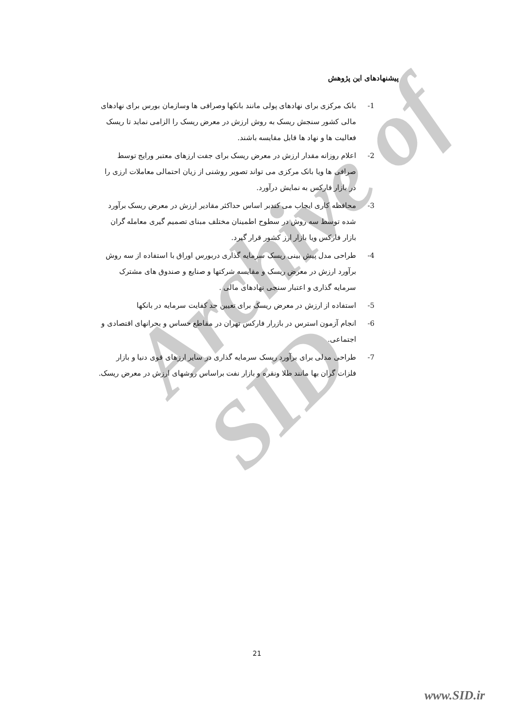Archive of SID
پیشنهادهای این پژوهش
1- بانک مرکزی برای نهادهای پولی مانند بانکها وصرافی ها وسازمان بورس برای نهادهای مالی کشور سنجش ریسک به روش ارزش در معرض ریسک را الزامی نماید تا ریسک فعالیت ها و نهاد ها قابل مقایسه باشند.
2- اعلام روزانه مقدار ارزش در معرض ریسک برای جفت ارزهای معتبر ورایج توسط صرافی ها ویا بانک مرکزی می تواند تصویر روشنی از زیان احتمالی معاملات ارزی را در بازار فارکس به نمایش درآورد.
3- محافظه کاری ایجاب می کندبر اساس حداکثر مقادیر ارزش در معرض ریسک برآورد شده توسط سه روش در سطوح اطمینان مختلف مبنای تصمیم گیری معامله گران بازار فارکس ویا بازار ارز کشور قرار گیرد.
4- طراحی مدل پیش بینی ریسک سرمایه گذاری دربورس اوراق با استفاده از سه روش برآورد ارزش در معرض ریسک و مقایسه شرکتها و صنایع و صندوق های مشترک سرمایه گذاری و اعتبار سنجی نهادهای مالی .
5- استفاده از ارزش در معرض ریسک برای تعیین حد کفایت سرمایه در بانکها
6- انجام آزمون استرس در بازرار فارکس تهران در مقاطع حساس و بحرانهای اقتصادی و اجتماعی.
7- طراحی مدلی برای برآورد ریسک سرمایه گذاری در سایر ارزهای قوی دنیا و بازار فلزات گران بها مانند طلا ونقره و بازار نفت براساس روشهای ارزش در معرض ریسک.
21
www.SID.ir